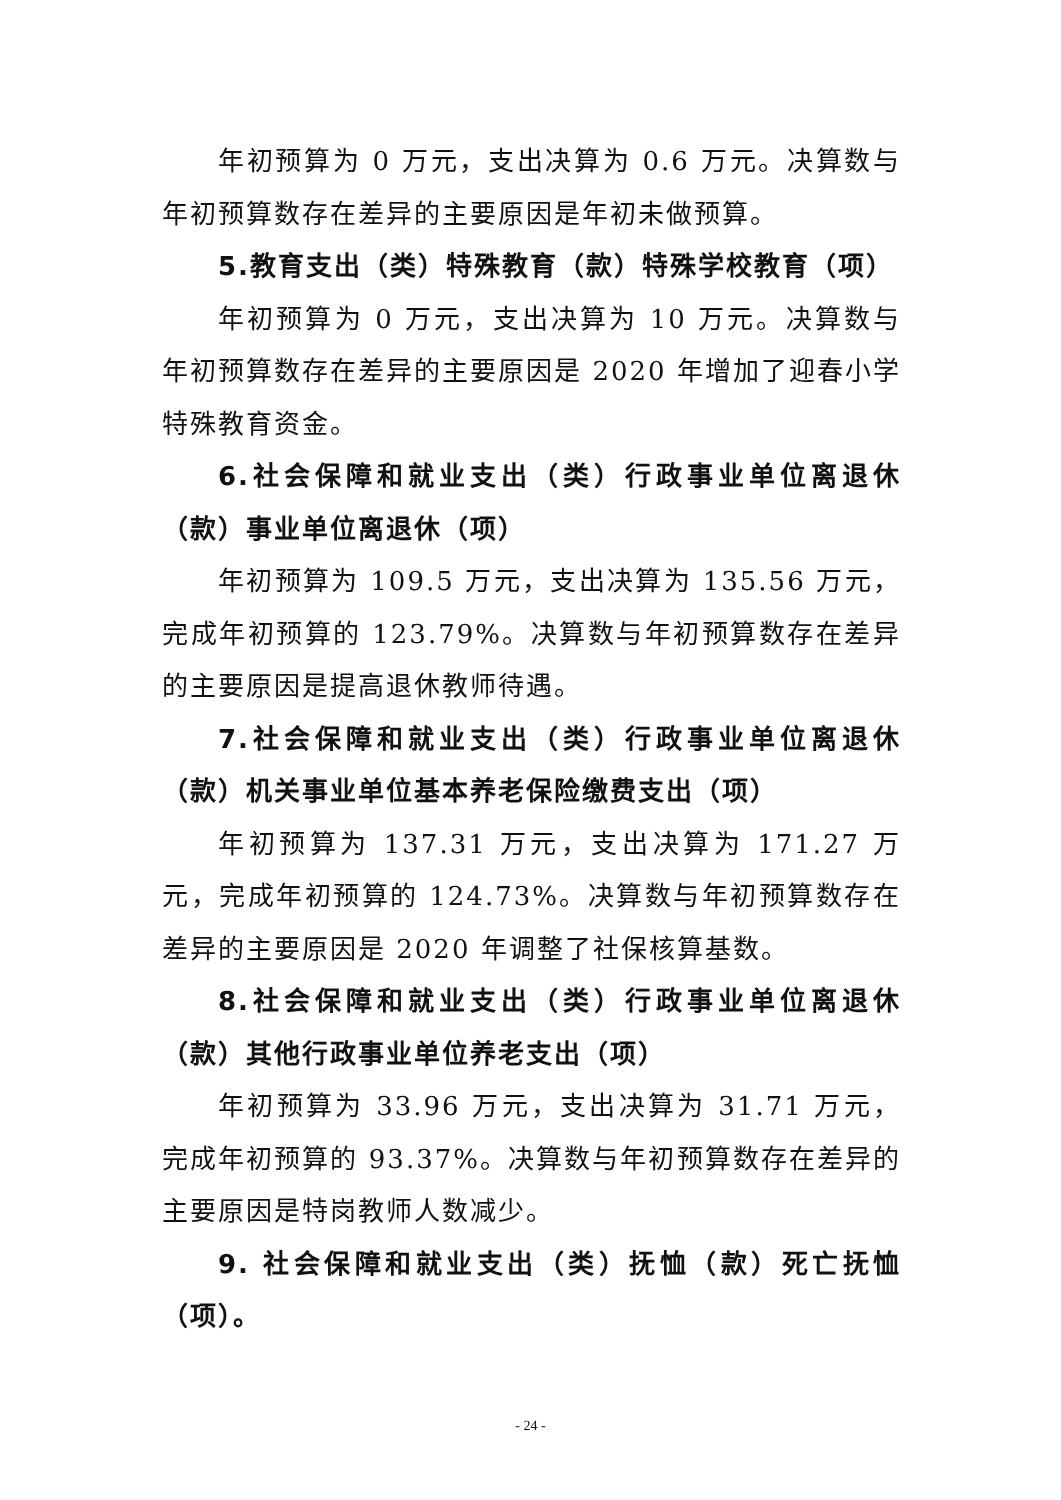年初预算为 0 万元，支出决算为 0.6 万元。决算数与年初预算数存在差异的主要原因是年初未做预算。
5.教育支出（类）特殊教育（款）特殊学校教育（项）
年初预算为 0 万元，支出决算为 10 万元。决算数与年初预算数存在差异的主要原因是 2020 年增加了迎春小学特殊教育资金。
6.社会保障和就业支出（类）行政事业单位离退休（款）事业单位离退休（项）
年初预算为 109.5 万元，支出决算为 135.56 万元，完成年初预算的 123.79%。决算数与年初预算数存在差异的主要原因是提高退休教师待遇。
7.社会保障和就业支出（类）行政事业单位离退休（款）机关事业单位基本养老保险缴费支出（项）
年初预算为 137.31 万元，支出决算为 171.27 万元，完成年初预算的 124.73%。决算数与年初预算数存在差异的主要原因是 2020 年调整了社保核算基数。
8.社会保障和就业支出（类）行政事业单位离退休（款）其他行政事业单位养老支出（项）
年初预算为 33.96 万元，支出决算为 31.71 万元，完成年初预算的 93.37%。决算数与年初预算数存在差异的主要原因是特岗教师人数减少。
9. 社会保障和就业支出（类）抚恤（款）死亡抚恤（项）。
- 24 -